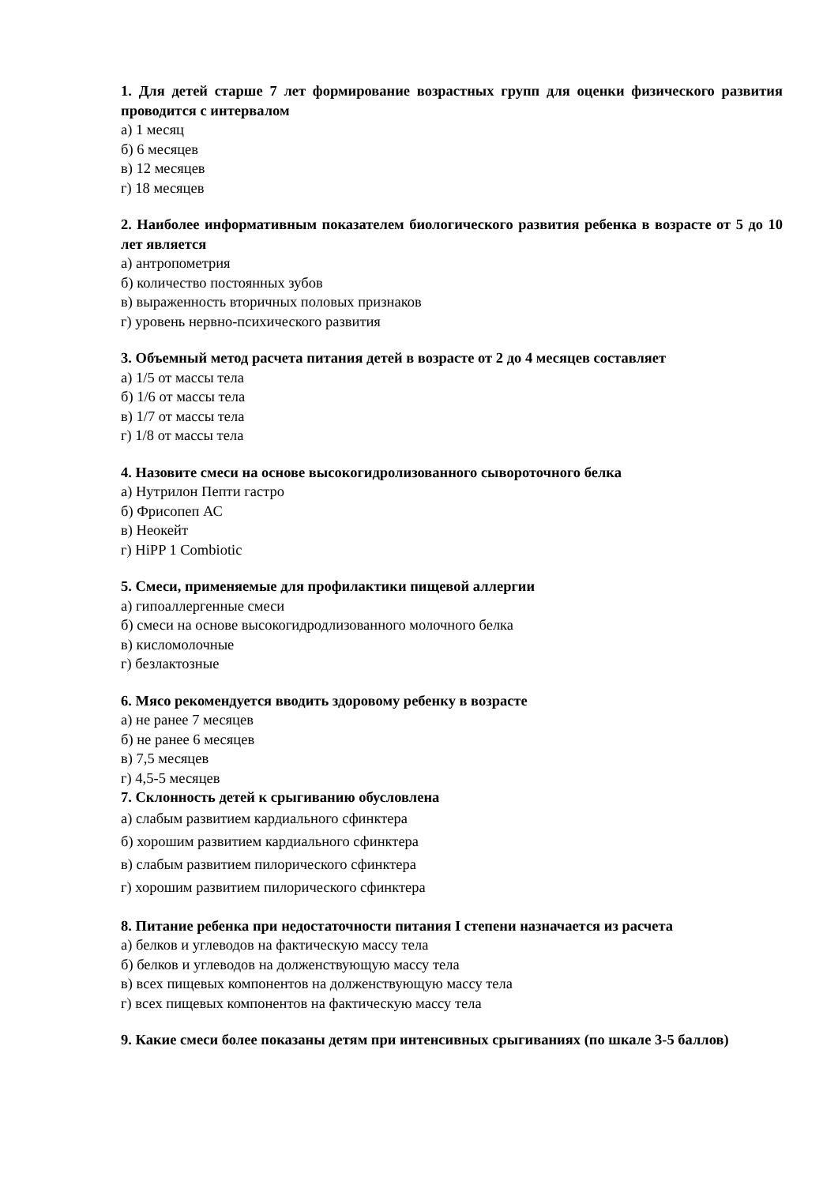1. Для детей старше 7 лет формирование возрастных групп для оценки физического развития проводится с интервалом
а) 1 месяц
б) 6 месяцев
в) 12 месяцев
г) 18 месяцев
2. Наиболее информативным показателем биологического развития ребенка в возрасте от 5 до 10 лет является
а) антропометрия
б) количество постоянных зубов
в) выраженность вторичных половых признаков
г) уровень нервно-психического развития
3. Объемный метод расчета питания детей в возрасте от 2 до 4 месяцев составляет
а) 1/5 от массы тела
б) 1/6 от массы тела
в) 1/7 от массы тела
г) 1/8 от массы тела
4. Назовите смеси на основе высокогидролизованного сывороточного белка
а) Нутрилон Пепти гастро
б) Фрисопеп АС
в) Неокейт
г) HiPP 1 Combiotic
5. Смеси, применяемые для профилактики пищевой аллергии
а) гипоаллергенные смеси
б) смеси на основе высокогидродлизованного молочного белка
в) кисломолочные
г) безлактозные
6. Мясо рекомендуется вводить здоровому ребенку в возрасте
а) не ранее 7 месяцев
б) не ранее 6 месяцев
в) 7,5 месяцев
г) 4,5-5 месяцев
7. Склонность детей к срыгиванию обусловлена
а) слабым развитием кардиального сфинктера
б) хорошим развитием кардиального сфинктера
в) слабым развитием пилорического сфинктера
г) хорошим развитием пилорического сфинктера
8. Питание ребенка при недостаточности питания I степени назначается из расчета
а) белков и углеводов на фактическую массу тела
б) белков и углеводов на долженствующую массу тела
в) всех пищевых компонентов на долженствующую массу тела
г) всех пищевых компонентов на фактическую массу тела
9. Какие смеси более показаны детям при интенсивных срыгиваниях (по шкале 3-5 баллов)